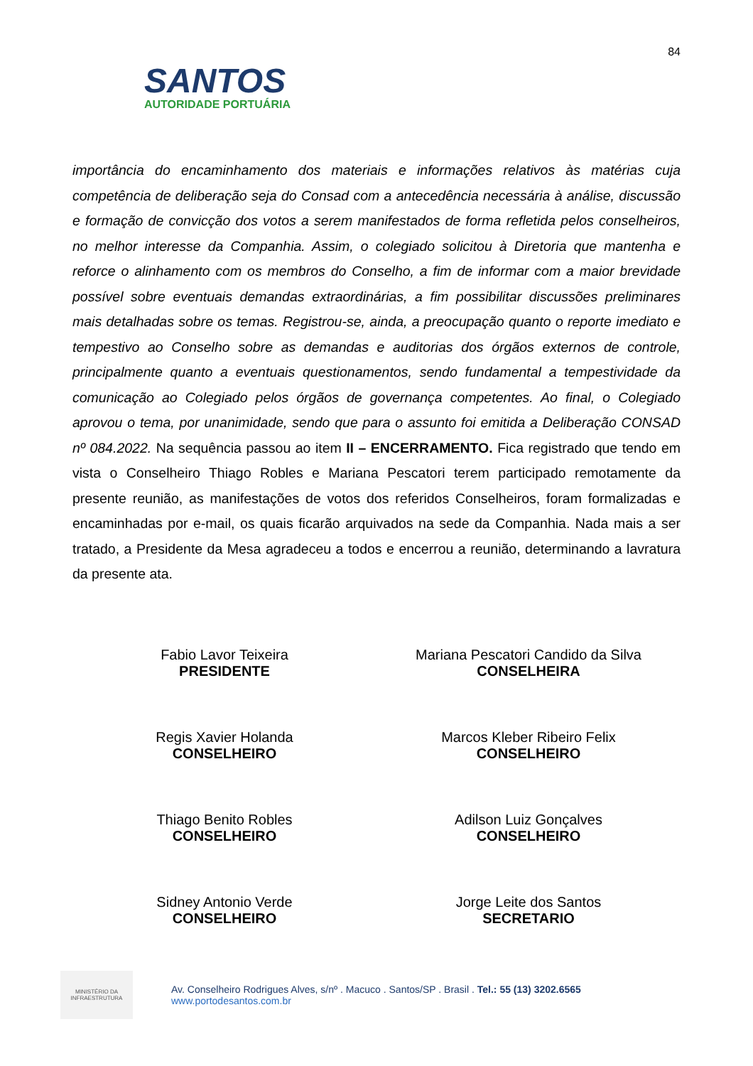84
SANTOS
AUTORIDADE PORTUÁRIA
importância do encaminhamento dos materiais e informações relativos às matérias cuja competência de deliberação seja do Consad com a antecedência necessária à análise, discussão e formação de convicção dos votos a serem manifestados de forma refletida pelos conselheiros, no melhor interesse da Companhia. Assim, o colegiado solicitou à Diretoria que mantenha e reforce o alinhamento com os membros do Conselho, a fim de informar com a maior brevidade possível sobre eventuais demandas extraordinárias, a fim possibilitar discussões preliminares mais detalhadas sobre os temas. Registrou-se, ainda, a preocupação quanto o reporte imediato e tempestivo ao Conselho sobre as demandas e auditorias dos órgãos externos de controle, principalmente quanto a eventuais questionamentos, sendo fundamental a tempestividade da comunicação ao Colegiado pelos órgãos de governança competentes. Ao final, o Colegiado aprovou o tema, por unanimidade, sendo que para o assunto foi emitida a Deliberação CONSAD nº 084.2022. Na sequência passou ao item II – ENCERRAMENTO. Fica registrado que tendo em vista o Conselheiro Thiago Robles e Mariana Pescatori terem participado remotamente da presente reunião, as manifestações de votos dos referidos Conselheiros, foram formalizadas e encaminhadas por e-mail, os quais ficarão arquivados na sede da Companhia. Nada mais a ser tratado, a Presidente da Mesa agradeceu a todos e encerrou a reunião, determinando a lavratura da presente ata.
Fabio Lavor Teixeira
PRESIDENTE
Mariana Pescatori Candido da Silva
CONSELHEIRA
Regis Xavier Holanda
CONSELHEIRO
Marcos Kleber Ribeiro Felix
CONSELHEIRO
Thiago Benito Robles
CONSELHEIRO
Adilson Luiz Gonçalves
CONSELHEIRO
Sidney Antonio Verde
CONSELHEIRO
Jorge Leite dos Santos
SECRETARIO
MINISTÉRIO DA
INFRAESTRUTURA
Av. Conselheiro Rodrigues Alves, s/nº . Macuco . Santos/SP . Brasil . Tel.: 55 (13) 3202.6565
www.portodesantos.com.br